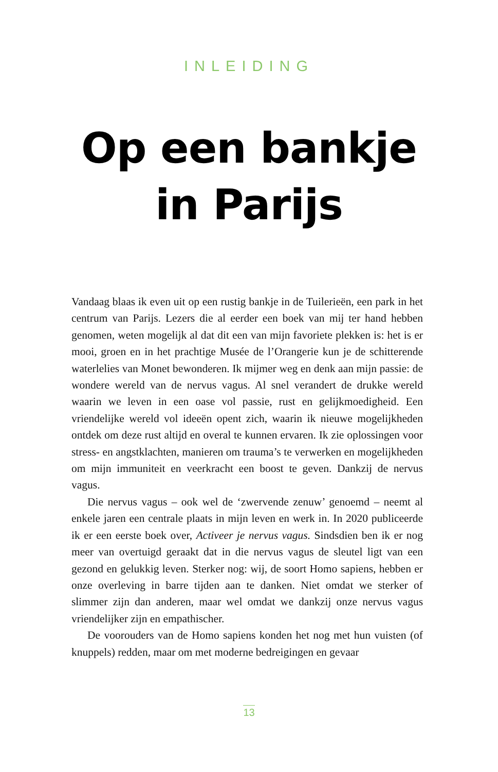INLEIDING
Op een bankje
in Parijs
Vandaag blaas ik even uit op een rustig bankje in de Tuilerieën, een park in het centrum van Parijs. Lezers die al eerder een boek van mij ter hand hebben genomen, weten mogelijk al dat dit een van mijn favoriete plekken is: het is er mooi, groen en in het prachtige Musée de l’Orangerie kun je de schitterende waterlelies van Monet bewonderen. Ik mijmer weg en denk aan mijn passie: de wondere wereld van de nervus vagus. Al snel verandert de drukke wereld waarin we leven in een oase vol passie, rust en gelijkmoedigheid. Een vriendelijke wereld vol ideeën opent zich, waarin ik nieuwe mogelijkheden ontdek om deze rust altijd en overal te kunnen ervaren. Ik zie oplossingen voor stress- en angstklachten, manieren om trauma’s te verwerken en mogelijkheden om mijn immuniteit en veer­kracht een boost te geven. Dankzij de nervus vagus.
Die nervus vagus – ook wel de ‘zwervende zenuw’ genoemd – neemt al enkele jaren een centrale plaats in mijn leven en werk in. In 2020 pu­bliceerde ik er een eerste boek over, Activeer je nervus vagus. Sindsdien ben ik er nog meer van overtuigd geraakt dat in die nervus vagus de sleutel ligt van een gezond en gelukkig leven. Sterker nog: wij, de soort Homo sapiens, hebben er onze overleving in barre tijden aan te danken. Niet omdat we sterker of slimmer zijn dan anderen, maar wel omdat we dankzij onze nervus vagus vriendelijker zijn en empathischer.
De voorouders van de Homo sapiens konden het nog met hun vuisten (of knuppels) redden, maar om met moderne bedreigingen en gevaar
13